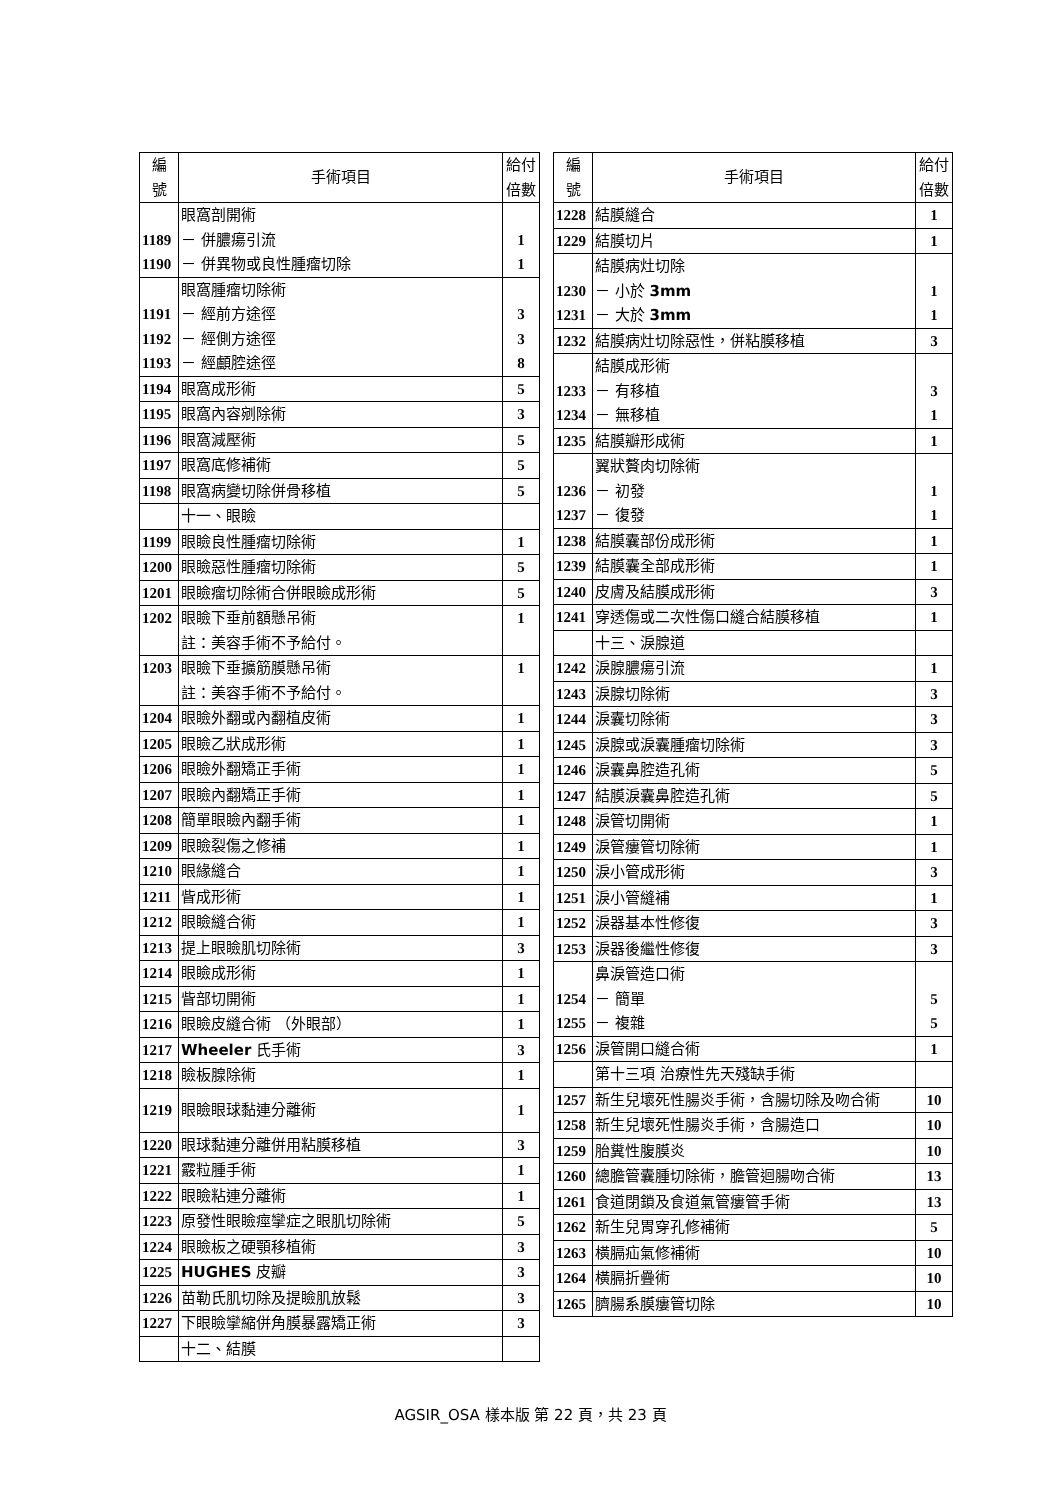| 編 號 | 手術項目 | 給付 倍數 |
| --- | --- | --- |
| 1189 1190 | 眼窩剖開術 － 併膿瘍引流 － 併異物或良性腫瘤切除 | 1 1 |
| 1191 1192 1193 | 眼窩腫瘤切除術 － 經前方途徑 － 經側方途徑 － 經顱腔途徑 | 3 3 8 |
| 1194 | 眼窩成形術 | 5 |
| 1195 | 眼窩內容剜除術 | 3 |
| 1196 | 眼窩減壓術 | 5 |
| 1197 | 眼窩底修補術 | 5 |
| 1198 | 眼窩病變切除併骨移植 | 5 |
| | 十一、眼瞼 | |
| 1199 | 眼瞼良性腫瘤切除術 | 1 |
| 1200 | 眼瞼惡性腫瘤切除術 | 5 |
| 1201 | 眼瞼瘤切除術合併眼瞼成形術 | 5 |
| 1202 | 眼瞼下垂前額懸吊術 註：美容手術不予給付。 | 1 |
| 1203 | 眼瞼下垂擴筋膜懸吊術 註：美容手術不予給付。 | 1 |
| 1204 | 眼瞼外翻或內翻植皮術 | 1 |
| 1205 | 眼瞼乙狀成形術 | 1 |
| 1206 | 眼瞼外翻矯正手術 | 1 |
| 1207 | 眼瞼內翻矯正手術 | 1 |
| 1208 | 簡單眼瞼內翻手術 | 1 |
| 1209 | 眼瞼裂傷之修補 | 1 |
| 1210 | 眼緣縫合 | 1 |
| 1211 | 眥成形術 | 1 |
| 1212 | 眼瞼縫合術 | 1 |
| 1213 | 提上眼瞼肌切除術 | 3 |
| 1214 | 眼瞼成形術 | 1 |
| 1215 | 眥部切開術 | 1 |
| 1216 | 眼瞼皮縫合術 （外眼部） | 1 |
| 1217 | Wheeler 氏手術 | 3 |
| 1218 | 瞼板腺除術 | 1 |
| 1219 | 眼瞼眼球黏連分離術 | 1 |
| 1220 | 眼球黏連分離併用粘膜移植 | 3 |
| 1221 | 霰粒腫手術 | 1 |
| 1222 | 眼瞼粘連分離術 | 1 |
| 1223 | 原發性眼瞼痙攣症之眼肌切除術 | 5 |
| 1224 | 眼瞼板之硬顎移植術 | 3 |
| 1225 | HUGHES 皮瓣 | 3 |
| 1226 | 苗勒氏肌切除及提瞼肌放鬆 | 3 |
| 1227 | 下眼瞼攣縮併角膜暴露矯正術 | 3 |
| | 十二、結膜 | |
| 編 號 | 手術項目 | 給付 倍數 |
| --- | --- | --- |
| 1228 | 結膜縫合 | 1 |
| 1229 | 結膜切片 | 1 |
| 1230 1231 | 結膜病灶切除 － 小於 3mm － 大於 3mm | 1 1 |
| 1232 | 結膜病灶切除惡性，併粘膜移植 | 3 |
| 1233 1234 | 結膜成形術 － 有移植 － 無移植 | 3 1 |
| 1235 | 結膜瓣形成術 | 1 |
| 1236 1237 | 翼狀贅肉切除術 － 初發 － 復發 | 1 1 |
| 1238 | 結膜囊部份成形術 | 1 |
| 1239 | 結膜囊全部成形術 | 1 |
| 1240 | 皮膚及結膜成形術 | 3 |
| 1241 | 穿透傷或二次性傷口縫合結膜移植 | 1 |
| | 十三、淚腺道 | |
| 1242 | 淚腺膿瘍引流 | 1 |
| 1243 | 淚腺切除術 | 3 |
| 1244 | 淚囊切除術 | 3 |
| 1245 | 淚腺或淚囊腫瘤切除術 | 3 |
| 1246 | 淚囊鼻腔造孔術 | 5 |
| 1247 | 結膜淚囊鼻腔造孔術 | 5 |
| 1248 | 淚管切開術 | 1 |
| 1249 | 淚管瘻管切除術 | 1 |
| 1250 | 淚小管成形術 | 3 |
| 1251 | 淚小管縫補 | 1 |
| 1252 | 淚器基本性修復 | 3 |
| 1253 | 淚器後繼性修復 | 3 |
| 1254 1255 | 鼻淚管造口術 － 簡單 － 複雜 | 5 5 |
| 1256 | 淚管開口縫合術 | 1 |
| | 第十三項 治療性先天殘缺手術 | |
| 1257 | 新生兒壞死性腸炎手術，含腸切除及吻合術 | 10 |
| 1258 | 新生兒壞死性腸炎手術，含腸造口 | 10 |
| 1259 | 胎糞性腹膜炎 | 10 |
| 1260 | 總膽管囊腫切除術，膽管迴腸吻合術 | 13 |
| 1261 | 食道閉鎖及食道氣管瘻管手術 | 13 |
| 1262 | 新生兒胃穿孔修補術 | 5 |
| 1263 | 橫膈疝氣修補術 | 10 |
| 1264 | 橫膈折疊術 | 10 |
| 1265 | 臍腸系膜瘻管切除 | 10 |
AGSIR_OSA 樣本版 第 22 頁，共 23 頁